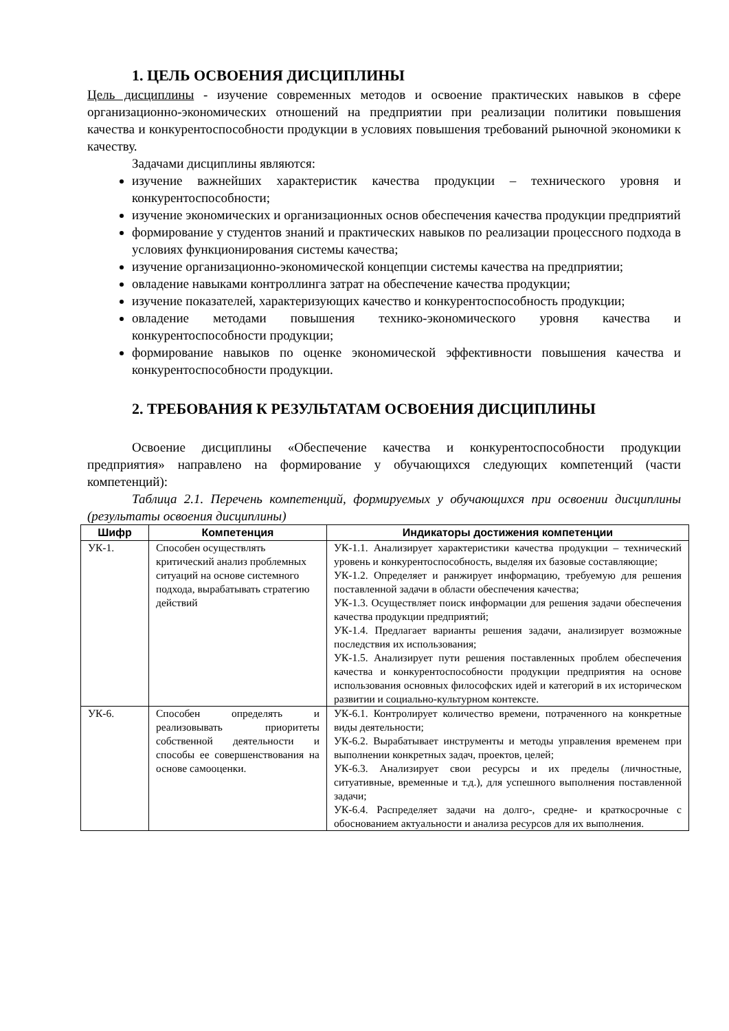1. ЦЕЛЬ ОСВОЕНИЯ ДИСЦИПЛИНЫ
Цель дисциплины - изучение современных методов и освоение практических навыков в сфере организационно-экономических отношений на предприятии при реализации политики повышения качества и конкурентоспособности продукции в условиях повышения требований рыночной экономики к качеству.
Задачами дисциплины являются:
изучение важнейших характеристик качества продукции – технического уровня и конкурентоспособности;
изучение экономических и организационных основ обеспечения качества продукции предприятий
формирование у студентов знаний и практических навыков по реализации процессного подхода в условиях функционирования системы качества;
изучение организационно-экономической концепции системы качества на предприятии;
овладение навыками контроллинга затрат на обеспечение качества продукции;
изучение показателей, характеризующих качество и конкурентоспособность продукции;
овладение методами повышения технико-экономического уровня качества и конкурентоспособности продукции;
формирование навыков по оценке экономической эффективности повышения качества и конкурентоспособности продукции.
2. ТРЕБОВАНИЯ К РЕЗУЛЬТАТАМ ОСВОЕНИЯ ДИСЦИПЛИНЫ
Освоение дисциплины «Обеспечение качества и конкурентоспособности продукции предприятия» направлено на формирование у обучающихся следующих компетенций (части компетенций):
Таблица 2.1. Перечень компетенций, формируемых у обучающихся при освоении дисциплины (результаты освоения дисциплины)
| Шифр | Компетенция | Индикаторы достижения компетенции |
| --- | --- | --- |
| УК-1. | Способен осуществлять критический анализ проблемных ситуаций на основе системного подхода, вырабатывать стратегию действий | УК-1.1. Анализирует характеристики качества продукции – технический уровень и конкурентоспособность, выделяя их базовые составляющие; УК-1.2. Определяет и ранжирует информацию, требуемую для решения поставленной задачи в области обеспечения качества; УК-1.3. Осуществляет поиск информации для решения задачи обеспечения качества продукции предприятий; УК-1.4. Предлагает варианты решения задачи, анализирует возможные последствия их использования; УК-1.5. Анализирует пути решения поставленных проблем обеспечения качества и конкурентоспособности продукции предприятия на основе использования основных философских идей и категорий в их историческом развитии и социально-культурном контексте. |
| УК-6. | Способен определять и реализовывать приоритеты собственной деятельности и способы ее совершенствования на основе самооценки. | УК-6.1. Контролирует количество времени, потраченного на конкретные виды деятельности; УК-6.2. Вырабатывает инструменты и методы управления временем при выполнении конкретных задач, проектов, целей; УК-6.3. Анализирует свои ресурсы и их пределы (личностные, ситуативные, временные и т.д.), для успешного выполнения поставленной задачи; УК-6.4. Распределяет задачи на долго-, средне- и краткосрочные с обоснованием актуальности и анализа ресурсов для их выполнения. |